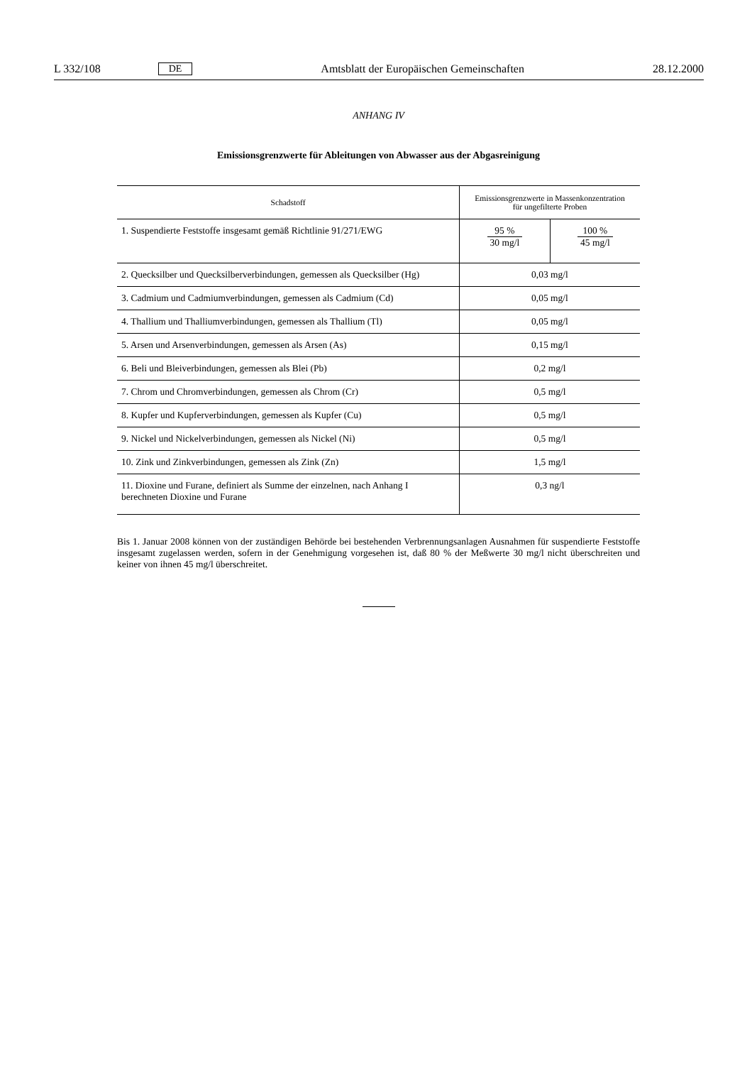L 332/108 DE Amtsblatt der Europäischen Gemeinschaften 28.12.2000
ANHANG IV
Emissionsgrenzwerte für Ableitungen von Abwasser aus der Abgasreinigung
| Schadstoff | Emissionsgrenzwerte in Massenkonzentration für ungefilterte Proben | |
| --- | --- | --- |
| 1. Suspendierte Feststoffe insgesamt gemäß Richtlinie 91/271/EWG | 95 % 30 mg/l | 100 % 45 mg/l |
| 2. Quecksilber und Quecksilberverbindungen, gemessen als Quecksilber (Hg) | 0,03 mg/l | |
| 3. Cadmium und Cadmiumverbindungen, gemessen als Cadmium (Cd) | 0,05 mg/l | |
| 4. Thallium und Thalliumverbindungen, gemessen als Thallium (Tl) | 0,05 mg/l | |
| 5. Arsen und Arsenverbindungen, gemessen als Arsen (As) | 0,15 mg/l | |
| 6. Beli und Bleiverbindungen, gemessen als Blei (Pb) | 0,2 mg/l | |
| 7. Chrom und Chromverbindungen, gemessen als Chrom (Cr) | 0,5 mg/l | |
| 8. Kupfer und Kupferverbindungen, gemessen als Kupfer (Cu) | 0,5 mg/l | |
| 9. Nickel und Nickelverbindungen, gemessen als Nickel (Ni) | 0,5 mg/l | |
| 10. Zink und Zinkverbindungen, gemessen als Zink (Zn) | 1,5 mg/l | |
| 11. Dioxine und Furane, definiert als Summe der einzelnen, nach Anhang I berechneten Dioxine und Furane | 0,3 ng/l | |
Bis 1. Januar 2008 können von der zuständigen Behörde bei bestehenden Verbrennungsanlagen Ausnahmen für suspendierte Feststoffe insgesamt zugelassen werden, sofern in der Genehmigung vorgesehen ist, daß 80 % der Meßwerte 30 mg/l nicht überschreiten und keiner von ihnen 45 mg/l überschreitet.